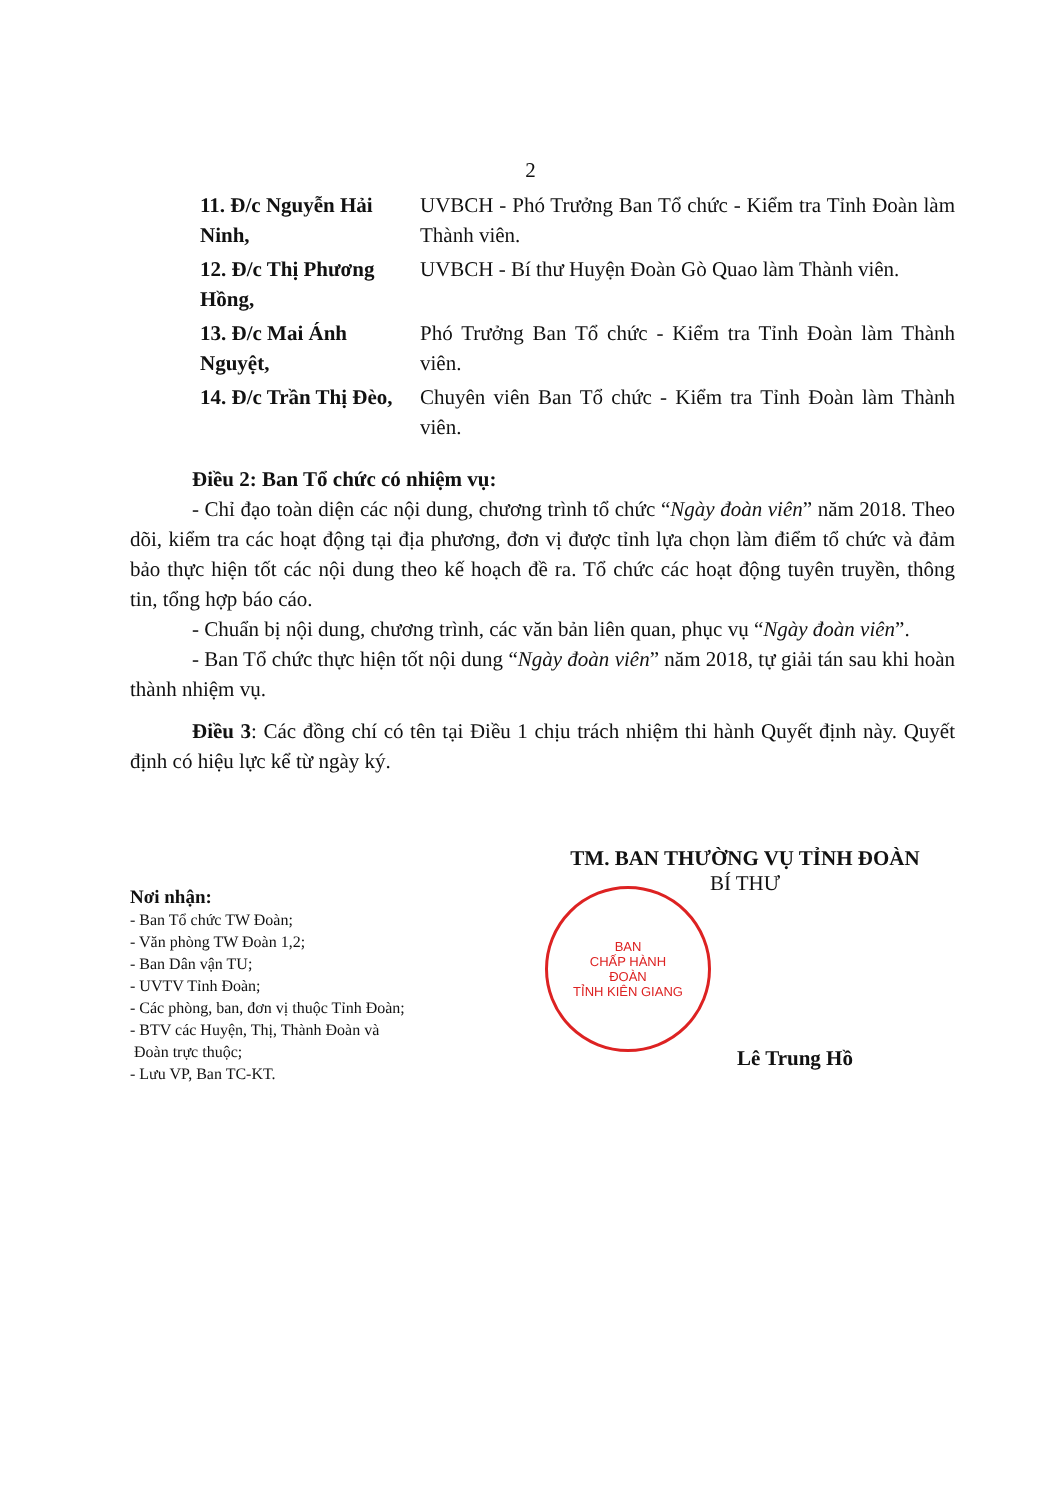2
11. Đ/c Nguyễn Hải Ninh,
UVBCH - Phó Trưởng Ban Tổ chức - Kiểm tra Tỉnh Đoàn làm Thành viên.
12. Đ/c Thị Phương Hồng,
UVBCH - Bí thư Huyện Đoàn Gò Quao làm Thành viên.
13. Đ/c Mai Ánh Nguyệt, Phó Trưởng Ban Tổ chức - Kiểm tra Tỉnh Đoàn làm Thành viên.
14. Đ/c Trần Thị Đèo, Chuyên viên Ban Tổ chức - Kiểm tra Tỉnh Đoàn làm Thành viên.
Điều 2: Ban Tổ chức có nhiệm vụ:
- Chỉ đạo toàn diện các nội dung, chương trình tổ chức “Ngày đoàn viên” năm 2018. Theo dõi, kiểm tra các hoạt động tại địa phương, đơn vị được tỉnh lựa chọn làm điểm tổ chức và đảm bảo thực hiện tốt các nội dung theo kế hoạch đề ra. Tổ chức các hoạt động tuyên truyền, thông tin, tổng hợp báo cáo.
- Chuẩn bị nội dung, chương trình, các văn bản liên quan, phục vụ “Ngày đoàn viên”.
- Ban Tổ chức thực hiện tốt nội dung “Ngày đoàn viên” năm 2018, tự giải tán sau khi hoàn thành nhiệm vụ.
Điều 3: Các đồng chí có tên tại Điều 1 chịu trách nhiệm thi hành Quyết định này. Quyết định có hiệu lực kể từ ngày ký.
Nơi nhận:
- Ban Tổ chức TW Đoàn;
- Văn phòng TW Đoàn 1,2;
- Ban Dân vận TU;
- UVTV Tỉnh Đoàn;
- Các phòng, ban, đơn vị thuộc Tỉnh Đoàn;
- BTV các Huyện, Thị, Thành Đoàn và
Đoàn trực thuộc;
- Lưu VP, Ban TC-KT.
TM. BAN THƯỜNG VỤ TỈNH ĐOÀN
BÍ THƯ
BAN
CHẤP HÀNH
ĐOÀN
TỈNH KIÊN GIANG
Lê Trung Hồ